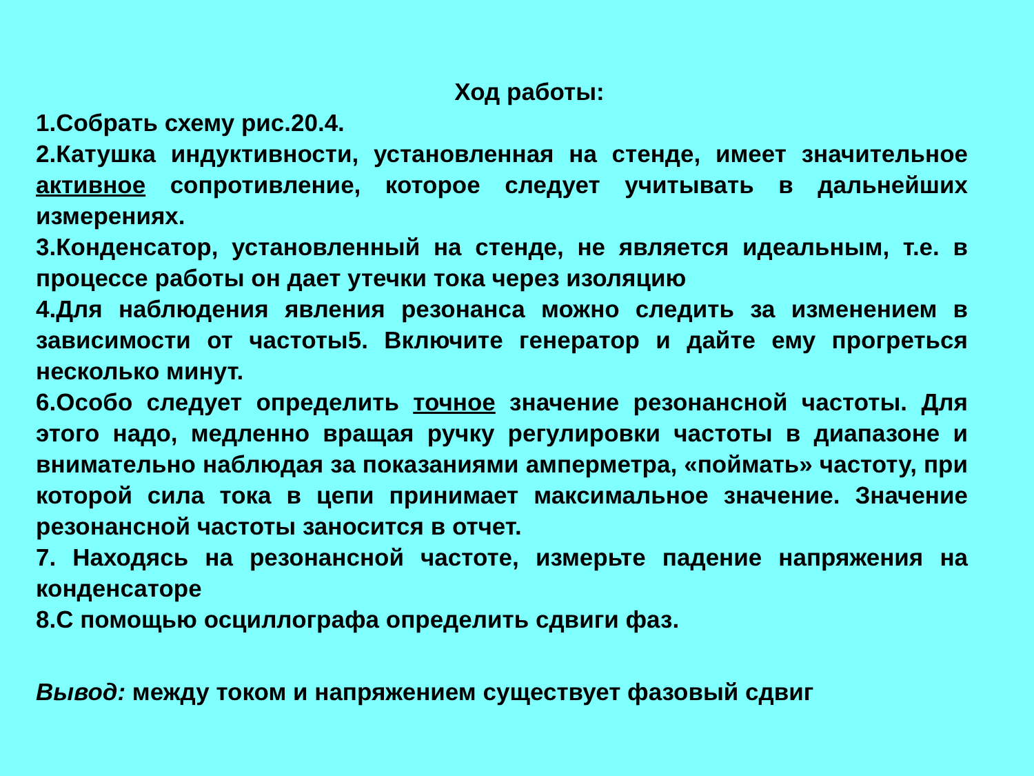Ход работы:
1.Собрать схему рис.20.4.
2.Катушка индуктивности, установленная на стенде, имеет значительное активное сопротивление, которое следует учитывать в дальнейших измерениях.
3.Конденсатор, установленный на стенде, не является идеальным, т.е. в процессе работы он дает утечки тока через изоляцию
4.Для наблюдения явления резонанса можно следить за изменением в зависимости от частоты5. Включите генератор и дайте ему прогреться несколько минут.
6.Особо следует определить точное значение резонансной частоты. Для этого надо, медленно вращая ручку регулировки частоты в диапазоне и внимательно наблюдая за показаниями амперметра, «поймать» частоту, при которой сила тока в цепи принимает максимальное значение. Значение резонансной частоты заносится в отчет.
7. Находясь на резонансной частоте, измерьте падение напряжения на конденсаторе
8.С помощью осциллографа определить сдвиги фаз.
Вывод: между током и напряжением существует фазовый сдвиг